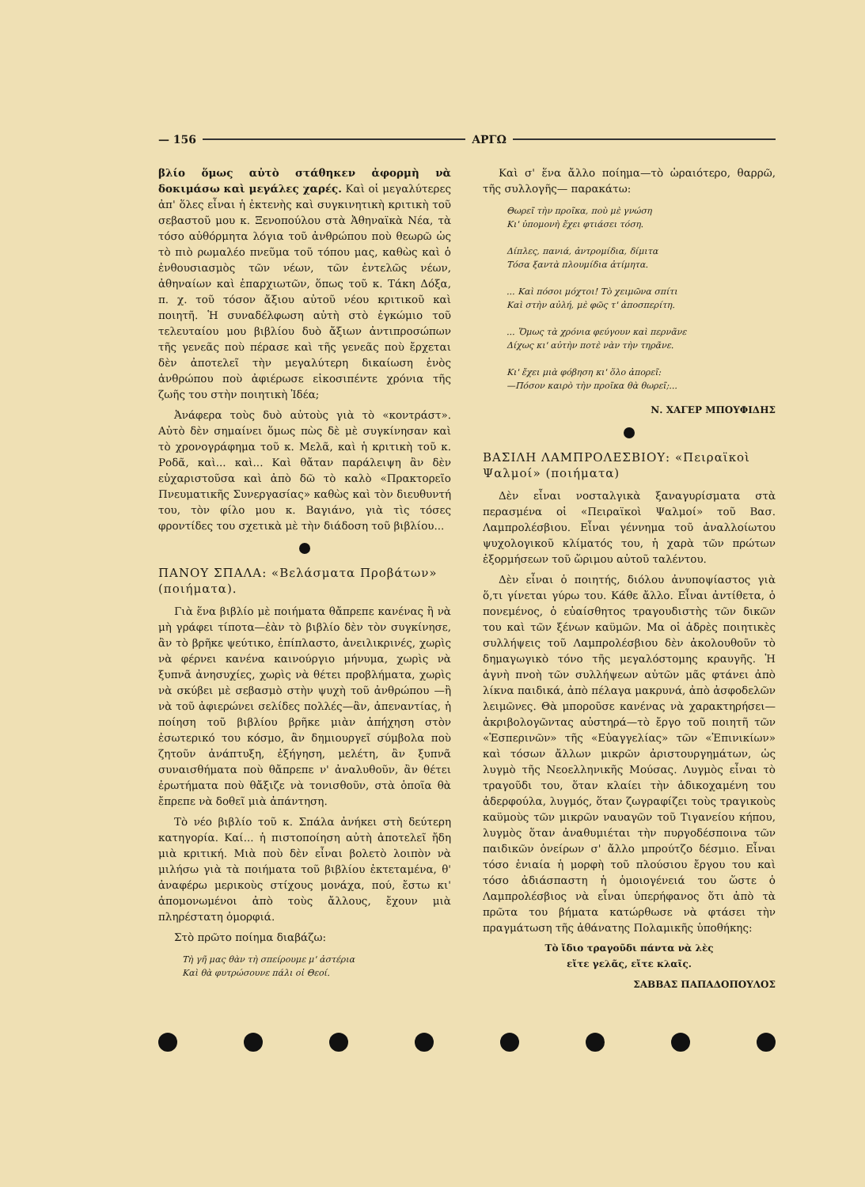— 156 ΑΡΓΩ
βλίο ὅμως αὐτὸ στάθηκεν ἀφορμὴ νὰ δοκιμάσω καὶ μεγάλες χαρές. Καὶ οἱ μεγαλύτερες ἀπ' ὅλες εἶναι ἡ ἐκτενὴς καὶ συγκινητικὴ κριτικὴ τοῦ σεβαστοῦ μου κ. Ξενοπούλου στὰ Ἀθηναϊκὰ Νέα, τὰ τόσο αὐθόρμητα λόγια τοῦ ἀνθρώπου ποὺ θεωρῶ ὡς τὸ πιὸ ρωμαλέο πνεῦμα τοῦ τόπου μας, καθὼς καὶ ὁ ἐνθουσιασμὸς τῶν νέων, τῶν ἐντελῶς νέων, ἀθηναίων καὶ ἐπαρχιωτῶν, ὅπως τοῦ κ. Τάκη Δόξα, π. χ. τοῦ τόσον ἄξιου αὐτοῦ νέου κριτικοῦ καὶ ποιητῆ. Ἡ συναδέλφωση αὐτὴ στὸ ἐγκώμιο τοῦ τελευταίου μου βιβλίου δυὸ ἄξιων ἀντιπροσώπων τῆς γενεᾶς ποὺ πέρασε καὶ τῆς γενεᾶς ποὺ ἔρχεται δὲν ἀποτελεῖ τὴν μεγαλύτερη δικαίωση ἑνὸς ἀνθρώπου ποὺ ἀφιέρωσε εἰκοσιπέντε χρόνια τῆς ζωῆς του στὴν ποιητικὴ Ἰδέα;
Ἀνάφερα τοὺς δυὸ αὐτοὺς γιὰ τὸ «κοντράστ». Αὐτὸ δὲν σημαίνει ὅμως πὼς δὲ μὲ συγκίνησαν καὶ τὸ χρονογράφημα τοῦ κ. Μελᾶ, καὶ ἡ κριτικὴ τοῦ κ. Ροδᾶ, καὶ... καὶ... Καὶ θἄταν παράλειψη ἂν δὲν εὐχαριστοῦσα καὶ ἀπὸ δῶ τὸ καλὸ «Πρακτορεῖο Πνευματικῆς Συνεργασίας» καθὼς καὶ τὸν διευθυντή του, τὸν φίλο μου κ. Βαγιάνο, γιὰ τὶς τόσες φροντίδες του σχετικὰ μὲ τὴν διάδοση τοῦ βιβλίου...
ΠΑΝΟΥ ΣΠΑΛΑ: «Βελάσματα Προβάτων» (ποιήματα).
Γιὰ ἕνα βιβλίο μὲ ποιήματα θἄπρεπε κανένας ἢ νὰ μὴ γράφει τίποτα—ἐὰν τὸ βιβλίο δὲν τὸν συγκίνησε, ἂν τὸ βρῆκε ψεύτικο, ἐπίπλαστο, ἀνειλικρινές, χωρὶς νὰ φέρνει κανένα καινούργιο μήνυμα, χωρὶς νὰ ξυπνᾶ ἀνησυχίες, χωρὶς νὰ θέτει προβλήματα, χωρὶς νὰ σκύβει μὲ σεβασμὸ στὴν ψυχὴ τοῦ ἀνθρώπου —ἢ νὰ τοῦ ἀφιερώνει σελίδες πολλές—ἂν, ἀπεναντίας, ἡ ποίηση τοῦ βιβλίου βρῆκε μιὰν ἀπήχηση στὸν ἐσωτερικό του κόσμο, ἂν δημιουργεῖ σύμβολα ποὺ ζητοῦν ἀνάπτυξη, ἐξήγηση, μελέτη, ἂν ξυπνᾶ συναισθήματα ποὺ θἄπρεπε ν' ἀναλυθοῦν, ἂν θέτει ἐρωτήματα ποὺ θἄξιζε νὰ τονισθοῦν, στὰ ὁποῖα θὰ ἔπρεπε νὰ δοθεῖ μιὰ ἀπάντηση.
Τὸ νέο βιβλίο τοῦ κ. Σπάλα ἀνήκει στὴ δεύτερη κατηγορία. Καί... ἡ πιστοποίηση αὐτὴ ἀποτελεῖ ἤδη μιὰ κριτική. Μιὰ ποὺ δὲν εἶναι βολετὸ λοιπὸν νὰ μιλήσω γιὰ τὰ ποιήματα τοῦ βιβλίου ἐκτεταμένα, θ' ἀναφέρω μερικοὺς στίχους μονάχα, πού, ἔστω κι' ἀπομονωμένοι ἀπὸ τοὺς ἄλλους, ἔχουν μιὰ πληρέστατη ὀμορφιά.
Στὸ πρῶτο ποίημα διαβάζω:
Τὴ γῆ μας θὰν τὴ σπείρουμε μ' ἀστέρια
Καὶ θὰ φυτρώσουνε πάλι οἱ Θεοί.
Καὶ σ' ἕνα ἄλλο ποίημα—τὸ ὡραιότερο, θαρρῶ, τῆς συλλογῆς— παρακάτω:
Θωρεῖ τὴν προῖκα, ποὺ μὲ γνώση
Κι' ὑπομονὴ ἔχει φτιάσει τόση.
Δίπλες, πανιά, ἀντρομίδια, δίμιτα
Τόσα ξαντὰ πλουμίδια ἀτίμητα.
... Καὶ πόσοι μόχτοι! Τὸ χειμῶνα σπίτι
Καὶ στὴν αὐλή, μὲ φῶς τ' ἀποσπερίτη.
... Ὅμως τὰ χρόνια φεύγουν καὶ περνᾶνε
Δίχως κι' αὐτὴν ποτὲ νὰν τὴν τηρᾶνε.
Κι' ἔχει μιὰ φόβηση κι' ὅλο ἀπορεῖ:
—Πόσον καιρὸ τὴν προῖκα θὰ θωρεῖ;...
Ν. ΧΑΓΕΡ ΜΠΟΥΦΙΔΗΣ
ΒΑΣΙΛΗ ΛΑΜΠΡΟΛΕΣΒΙΟΥ: «Πειραϊκοὶ Ψαλμοί» (ποιήματα)
Δὲν εἶναι νοσταλγικὰ ξαναγυρίσματα στὰ περασμένα οἱ «Πειραϊκοὶ Ψαλμοί» τοῦ Βασ. Λαμπρολέσβιου. Εἶναι γέννημα τοῦ ἀναλλοίωτου ψυχολογικοῦ κλίματός του, ἡ χαρὰ τῶν πρώτων ἐξορμήσεων τοῦ ὥριμου αὐτοῦ ταλέντου.
Δὲν εἶναι ὁ ποιητής, διόλου ἀνυποψίαστος γιὰ ὅ,τι γίνεται γύρω του. Κάθε ἄλλο. Εἶναι ἀντίθετα, ὁ πονεμένος, ὁ εὐαίσθητος τραγουδιστὴς τῶν δικῶν του καὶ τῶν ξένων καϋμῶν. Μα οἱ ἁδρὲς ποιητικὲς συλλήψεις τοῦ Λαμπρολέσβιου δὲν ἀκολουθοῦν τὸ δημαγωγικὸ τόνο τῆς μεγαλόστομης κραυγῆς. Ἡ ἁγνὴ πνοὴ τῶν συλλήψεων αὐτῶν μᾶς φτάνει ἀπὸ λίκνα παιδικά, ἀπὸ πέλαγα μακρυνά, ἀπὸ ἀσφοδελῶν λειμῶνες. Θὰ μποροῦσε κανένας νὰ χαρακτηρήσει—ἀκριβολογῶντας αὐστηρά—τὸ ἔργο τοῦ ποιητῆ τῶν «Ἑσπερινῶν» τῆς «Εὐαγγελίας» τῶν «Ἐπινικίων» καὶ τόσων ἄλλων μικρῶν ἀριστουργημάτων, ὡς λυγμὸ τῆς Νεοελληνικῆς Μούσας. Λυγμὸς εἶναι τὸ τραγοῦδι του, ὅταν κλαίει τὴν ἀδικοχαμένη του ἀδερφούλα, λυγμός, ὅταν ζωγραφίζει τοὺς τραγικοὺς καϋμοὺς τῶν μικρῶν ναυαγῶν τοῦ Τιγανείου κήπου, λυγμὸς ὅταν ἀναθυμιέται τὴν πυργοδέσποινα τῶν παιδικῶν ὀνείρων σ' ἄλλο μπρούτζο δέσμιο. Εἶναι τόσο ἑνιαία ἡ μορφὴ τοῦ πλούσιου ἔργου του καὶ τόσο ἀδιάσπαστη ἡ ὁμοιογένειά του ὥστε ὁ Λαμπρολέσβιος νὰ εἶναι ὑπερήφανος ὅτι ἀπὸ τὰ πρῶτα του βήματα κατώρθωσε νὰ φτάσει τὴν πραγμάτωση τῆς ἀθάνατης Πολαμικῆς ὑποθήκης:
Τὸ ἴδιο τραγοῦδι πάντα νὰ λὲς
εἴτε γελᾶς, εἴτε κλαῖς.
ΣΑΒΒΑΣ ΠΑΠΑΔΟΠΟΥΛΟΣ